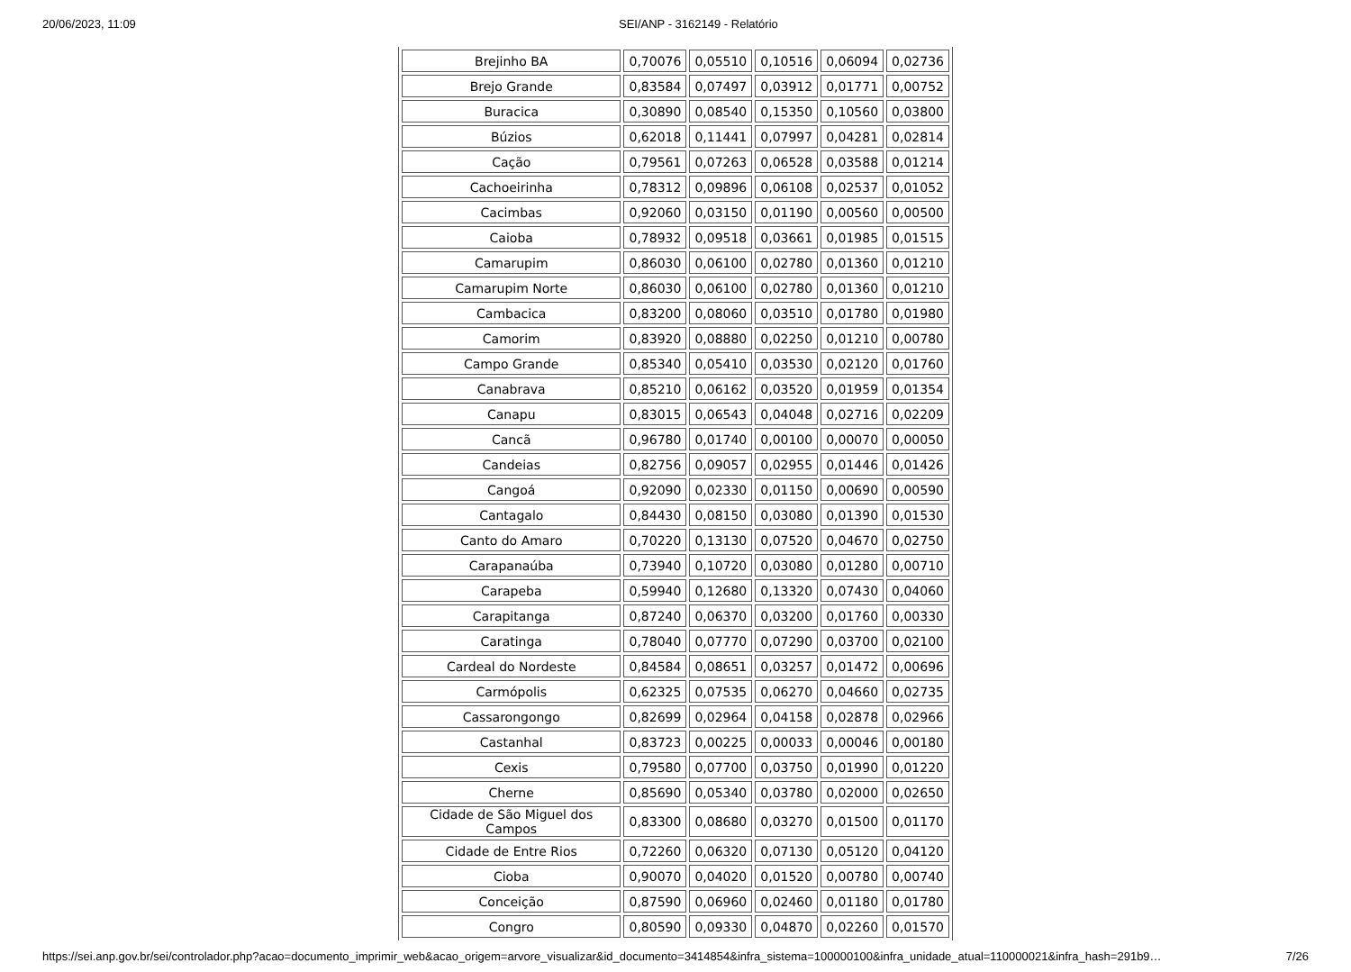20/06/2023, 11:09 SEI/ANP - 3162149 - Relatório
| Brejinho BA | 0,70076 | 0,05510 | 0,10516 | 0,06094 | 0,02736 |
| Brejo Grande | 0,83584 | 0,07497 | 0,03912 | 0,01771 | 0,00752 |
| Buracica | 0,30890 | 0,08540 | 0,15350 | 0,10560 | 0,03800 |
| Búzios | 0,62018 | 0,11441 | 0,07997 | 0,04281 | 0,02814 |
| Cação | 0,79561 | 0,07263 | 0,06528 | 0,03588 | 0,01214 |
| Cachoeirinha | 0,78312 | 0,09896 | 0,06108 | 0,02537 | 0,01052 |
| Cacimbas | 0,92060 | 0,03150 | 0,01190 | 0,00560 | 0,00500 |
| Caioba | 0,78932 | 0,09518 | 0,03661 | 0,01985 | 0,01515 |
| Camarupim | 0,86030 | 0,06100 | 0,02780 | 0,01360 | 0,01210 |
| Camarupim Norte | 0,86030 | 0,06100 | 0,02780 | 0,01360 | 0,01210 |
| Cambacica | 0,83200 | 0,08060 | 0,03510 | 0,01780 | 0,01980 |
| Camorim | 0,83920 | 0,08880 | 0,02250 | 0,01210 | 0,00780 |
| Campo Grande | 0,85340 | 0,05410 | 0,03530 | 0,02120 | 0,01760 |
| Canabrava | 0,85210 | 0,06162 | 0,03520 | 0,01959 | 0,01354 |
| Canapu | 0,83015 | 0,06543 | 0,04048 | 0,02716 | 0,02209 |
| Cancã | 0,96780 | 0,01740 | 0,00100 | 0,00070 | 0,00050 |
| Candeias | 0,82756 | 0,09057 | 0,02955 | 0,01446 | 0,01426 |
| Cangoá | 0,92090 | 0,02330 | 0,01150 | 0,00690 | 0,00590 |
| Cantagalo | 0,84430 | 0,08150 | 0,03080 | 0,01390 | 0,01530 |
| Canto do Amaro | 0,70220 | 0,13130 | 0,07520 | 0,04670 | 0,02750 |
| Carapanaúba | 0,73940 | 0,10720 | 0,03080 | 0,01280 | 0,00710 |
| Carapeba | 0,59940 | 0,12680 | 0,13320 | 0,07430 | 0,04060 |
| Carapitanga | 0,87240 | 0,06370 | 0,03200 | 0,01760 | 0,00330 |
| Caratinga | 0,78040 | 0,07770 | 0,07290 | 0,03700 | 0,02100 |
| Cardeal do Nordeste | 0,84584 | 0,08651 | 0,03257 | 0,01472 | 0,00696 |
| Carmópolis | 0,62325 | 0,07535 | 0,06270 | 0,04660 | 0,02735 |
| Cassarongongo | 0,82699 | 0,02964 | 0,04158 | 0,02878 | 0,02966 |
| Castanhal | 0,83723 | 0,00225 | 0,00033 | 0,00046 | 0,00180 |
| Cexis | 0,79580 | 0,07700 | 0,03750 | 0,01990 | 0,01220 |
| Cherne | 0,85690 | 0,05340 | 0,03780 | 0,02000 | 0,02650 |
| Cidade de São Miguel dos Campos | 0,83300 | 0,08680 | 0,03270 | 0,01500 | 0,01170 |
| Cidade de Entre Rios | 0,72260 | 0,06320 | 0,07130 | 0,05120 | 0,04120 |
| Cioba | 0,90070 | 0,04020 | 0,01520 | 0,00780 | 0,00740 |
| Conceição | 0,87590 | 0,06960 | 0,02460 | 0,01180 | 0,01780 |
| Congro | 0,80590 | 0,09330 | 0,04870 | 0,02260 | 0,01570 |
https://sei.anp.gov.br/sei/controlador.php?acao=documento_imprimir_web&acao_origem=arvore_visualizar&id_documento=3414854&infra_sistema=100000100&infra_unidade_atual=110000021&infra_hash=291b9… 7/26